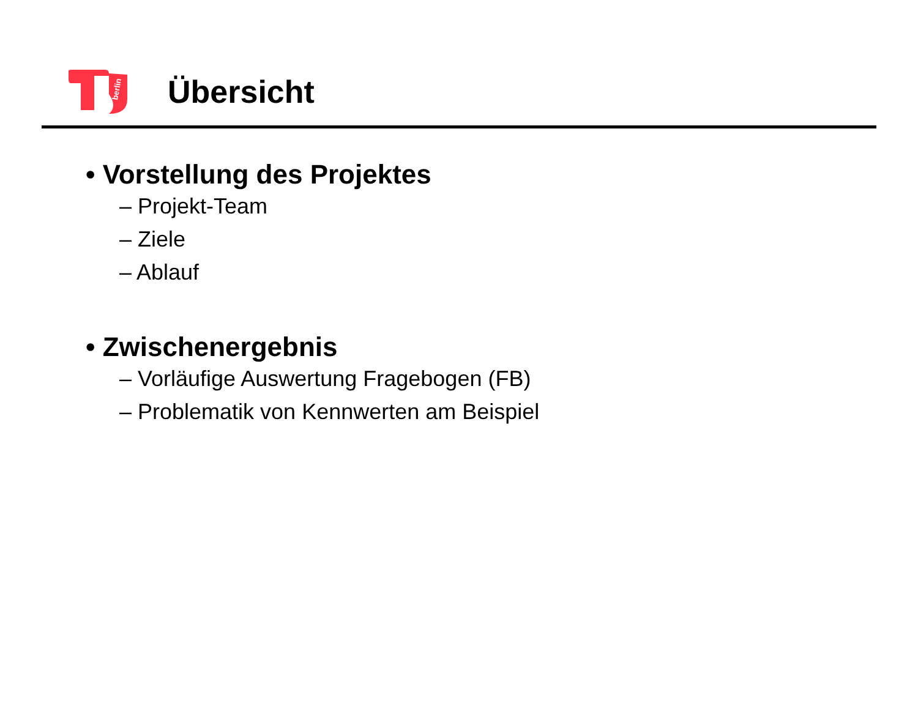berlin
Übersicht
• Vorstellung des Projektes
– Projekt-Team
– Ziele
– Ablauf
• Zwischenergebnis
– Vorläufige Auswertung Fragebogen (FB)
– Problematik von Kennwerten am Beispiel